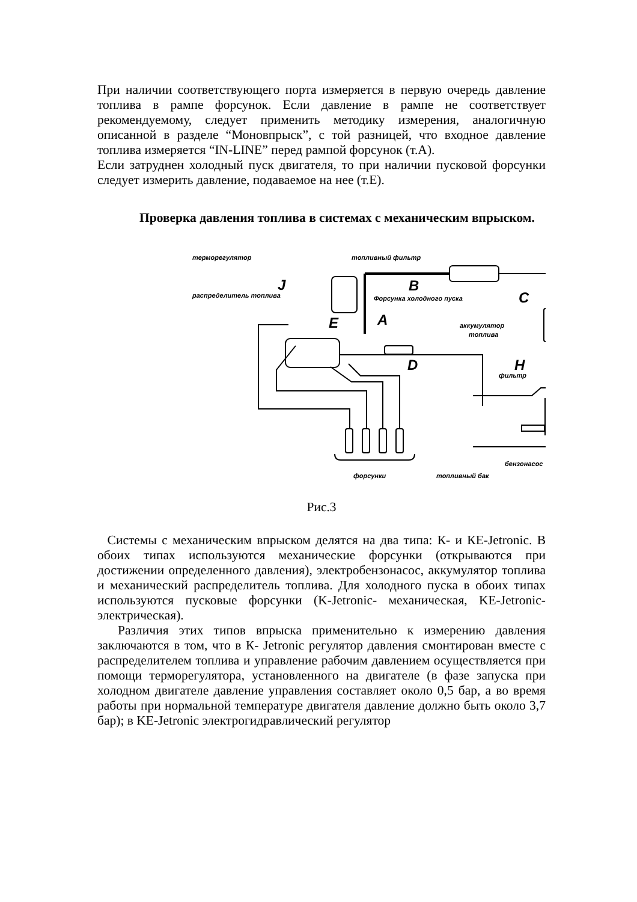При наличии соответствующего порта измеряется в первую очередь давление топлива в рампе форсунок. Если давление в рампе не соответствует рекомендуемому, следует применить методику измерения, аналогичную описанной в разделе “Моновпрыск”, с той разницей, что входное давление топлива измеряется “IN-LINE” перед рампой форсунок (т.А).
Если затруднен холодный пуск двигателя, то при наличии пусковой форсунки следует измерить давление, подаваемое на нее (т.Е).
Проверка давления топлива в системах с механическим впрыском.
терморегулятор
топливный фильтр
распределитель топлива
Форсунка холодного пуска
аккумулятор
топлива
фильтр
бензонасос
форсунки
топливный бак
J
B
C
E
A
H
D
Рис.3
Системы с механическим впрыском делятся на два типа: К- и КЕ-Jetronic. В обоих типах используются механические форсунки (открываются при достижении определенного давления), электробензонасос, аккумулятор топлива и механический распределитель топлива. Для холодного пуска в обоих типах используются пусковые форсунки (K-Jetronic- механическая, KE-Jetronic- электрическая).
Различия этих типов впрыска применительно к измерению давления заключаются в том, что в К- Jetronic регулятор давления смонтирован вместе с распределителем топлива и управление рабочим давлением осуществляется при помощи терморегулятора, установленного на двигателе (в фазе запуска при холодном двигателе давление управления составляет около 0,5 бар, а во время работы при нормальной температуре двигателя давление должно быть около 3,7 бар); в KE-Jetronic электрогидравлический регулятор